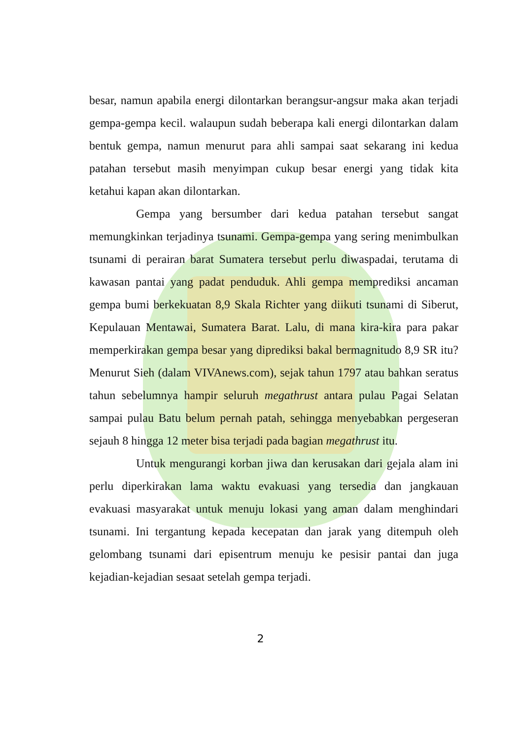besar, namun apabila energi dilontarkan berangsur-angsur maka akan terjadi gempa-gempa kecil. walaupun sudah beberapa kali energi dilontarkan dalam bentuk gempa, namun menurut para ahli sampai saat sekarang ini kedua patahan tersebut masih menyimpan cukup besar energi yang tidak kita ketahui kapan akan dilontarkan.
Gempa yang bersumber dari kedua patahan tersebut sangat memungkinkan terjadinya tsunami. Gempa-gempa yang sering menimbulkan tsunami di perairan barat Sumatera tersebut perlu diwaspadai, terutama di kawasan pantai yang padat penduduk. Ahli gempa memprediksi ancaman gempa bumi berkekuatan 8,9 Skala Richter yang diikuti tsunami di Siberut, Kepulauan Mentawai, Sumatera Barat. Lalu, di mana kira-kira para pakar memperkirakan gempa besar yang diprediksi bakal bermagnitudo 8,9 SR itu? Menurut Sieh (dalam VIVAnews.com), sejak tahun 1797 atau bahkan seratus tahun sebelumnya hampir seluruh megathrust antara pulau Pagai Selatan sampai pulau Batu belum pernah patah, sehingga menyebabkan pergeseran sejauh 8 hingga 12 meter bisa terjadi pada bagian megathrust itu.
Untuk mengurangi korban jiwa dan kerusakan dari gejala alam ini perlu diperkirakan lama waktu evakuasi yang tersedia dan jangkauan evakuasi masyarakat untuk menuju lokasi yang aman dalam menghindari tsunami. Ini tergantung kepada kecepatan dan jarak yang ditempuh oleh gelombang tsunami dari episentrum menuju ke pesisir pantai dan juga kejadian-kejadian sesaat setelah gempa terjadi.
2